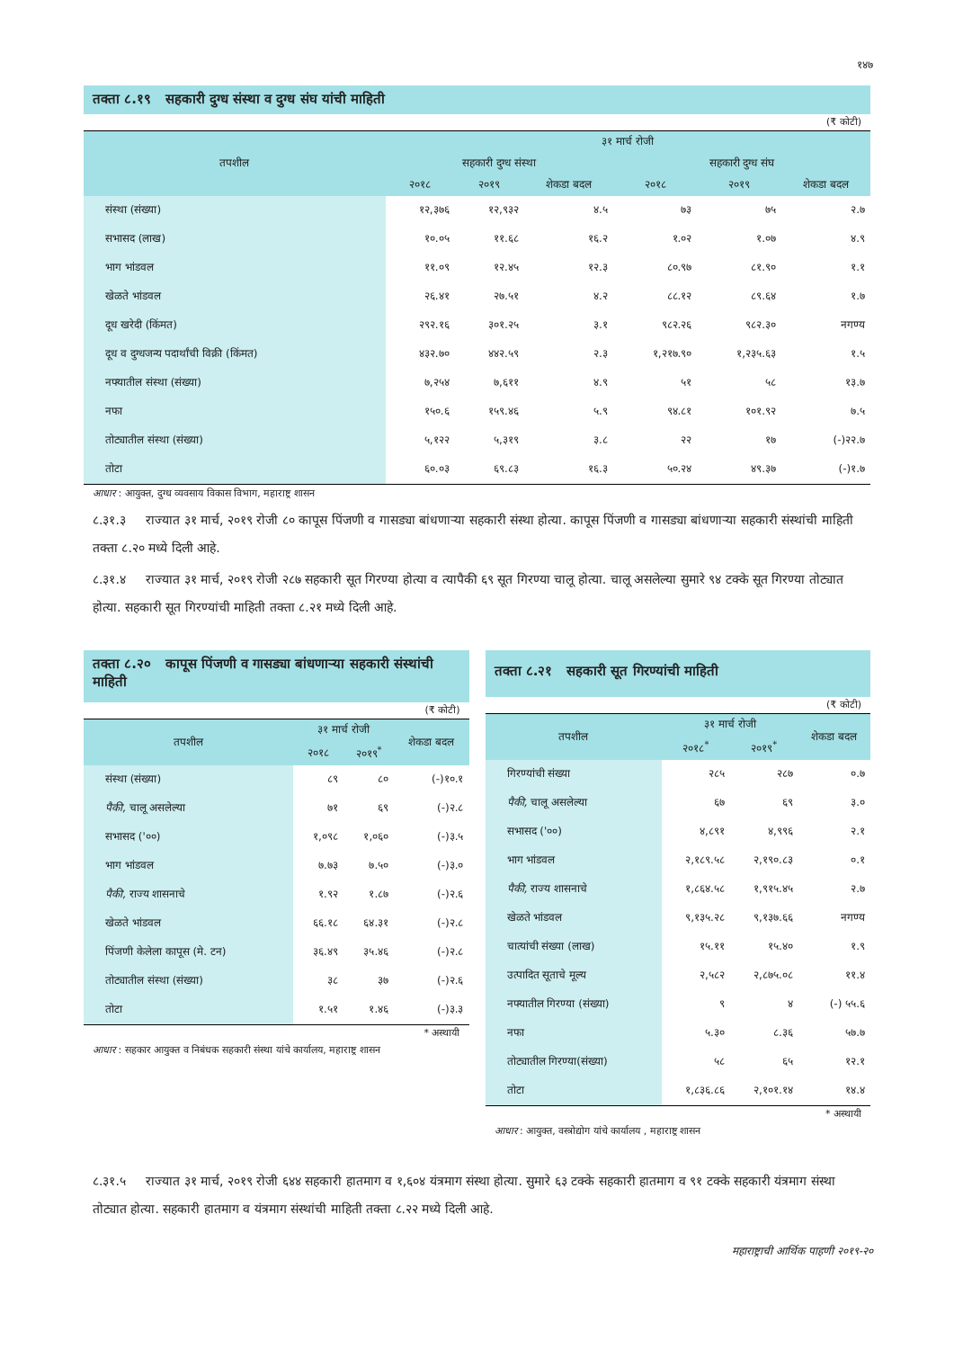१४७
तक्ता ८.१९ सहकारी दुग्ध संस्था व दुग्ध संघ यांची माहिती
(₹ कोटी)
| तपशील | ३१ मार्च रोजी | | | | | |
| --- | --- | --- | --- | --- | --- | --- |
| | सहकारी दुग्ध संस्था | | | सहकारी दुग्ध संघ | | |
| | २०१८ | २०१९ | शेकडा बदल | २०१८ | २०१९ | शेकडा बदल |
| संस्था (संख्या) | १२,३७६ | १२,९३२ | ४.५ | ७३ | ७५ | २.७ |
| सभासद (लाख) | १०.०५ | ११.६८ | १६.२ | १.०२ | १.०७ | ४.९ |
| भाग भांडवल | ११.०९ | १२.४५ | १२.३ | ८०.९७ | ८१.९० | १.१ |
| खेळते भांडवल | २६.४१ | २७.५१ | ४.२ | ८८.१२ | ८९.६४ | १.७ |
| दूध खरेदी (किंमत) | २९२.१६ | ३०१.२५ | ३.१ | ९८२.२६ | ९८२.३० | नगण्य |
| दूध व दुग्धजन्य पदार्थांची विक्री (किंमत) | ४३२.७० | ४४२.५९ | २.३ | १,२१७.९० | १,२३५.६३ | १.५ |
| नफ्यातील संस्था (संख्या) | ७,२५४ | ७,६११ | ४.९ | ५१ | ५८ | १३.७ |
| नफा | १५०.६ | १५९.४६ | ५.९ | ९४.८१ | १०१.९२ | ७.५ |
| तोट्यातील संस्था (संख्या) | ५,१२२ | ५,३१९ | ३.८ | २२ | १७ | (-)२२.७ |
| तोटा | ६०.०३ | ६९.८३ | १६.३ | ५०.२४ | ४९.३७ | (-)१.७ |
आधार : आयुक्त, दुग्ध व्यवसाय विकास विभाग, महाराष्ट्र शासन
८.३१.३ राज्यात ३१ मार्च, २०१९ रोजी ८० कापूस पिंजणी व गासड्या बांधणाऱ्या सहकारी संस्था होत्या. कापूस पिंजणी व गासड्या बांधणाऱ्या सहकारी संस्थांची माहिती तक्ता ८.२० मध्ये दिली आहे.
८.३१.४ राज्यात ३१ मार्च, २०१९ रोजी २८७ सहकारी सूत गिरण्या होत्या व त्यापैकी ६९ सूत गिरण्या चालू होत्या. चालू असलेल्या सुमारे ९४ टक्के सूत गिरण्या तोट्यात होत्या. सहकारी सूत गिरण्यांची माहिती तक्ता ८.२१ मध्ये दिली आहे.
तक्ता ८.२० कापूस पिंजणी व गासड्या बांधणाऱ्या सहकारी संस्थांची माहिती
(₹ कोटी)
| तपशील | ३१ मार्च रोजी | | शेकडा बदल |
| --- | --- | --- | --- |
| | २०१८ | २०१९<sup>*</sup> | |
| संस्था (संख्या) | ८९ | ८० | (-)१०.१ |
| पैकी, चालू असलेल्या | ७१ | ६९ | (-)२.८ |
| सभासद ('००) | १,०९८ | १,०६० | (-)३.५ |
| भाग भांडवल | ७.७३ | ७.५० | (-)३.० |
| पैकी, राज्य शासनाचे | १.९२ | १.८७ | (-)२.६ |
| खेळते भांडवल | ६६.१८ | ६४.३१ | (-)२.८ |
| पिंजणी केलेला कापूस (मे. टन) | ३६.४९ | ३५.४६ | (-)२.८ |
| तोट्यातील संस्था (संख्या) | ३८ | ३७ | (-)२.६ |
| तोटा | १.५१ | १.४६ | (-)३.३ |
* अस्थायी
आधार : सहकार आयुक्त व निबंधक सहकारी संस्था यांचे कार्यालय, महाराष्ट्र शासन
तक्ता ८.२१ सहकारी सूत गिरण्यांची माहिती
(₹ कोटी)
| तपशील | ३१ मार्च रोजी | | शेकडा बदल |
| --- | --- | --- | --- |
| | २०१८<sup>*</sup> | २०१९<sup>*</sup> | |
| गिरण्यांची संख्या | २८५ | २८७ | ०.७ |
| पैकी, चालू असलेल्या | ६७ | ६९ | ३.० |
| सभासद ('००) | ४,८९१ | ४,९९६ | २.१ |
| भाग भांडवल | २,१८९.५८ | २,१९०.८३ | ०.१ |
| पैकी, राज्य शासनाचे | १,८६४.५८ | १,९१५.४५ | २.७ |
| खेळते भांडवल | ९,१३५.२८ | ९,१३७.६६ | नगण्य |
| चात्यांची संख्या (लाख) | १५.११ | १५.४० | १.९ |
| उत्पादित सूताचे मूल्य | २,५८२ | २,८७५.०८ | ११.४ |
| नफ्यातील गिरण्या (संख्या) | ९ | ४ | (-) ५५.६ |
| नफा | ५.३० | ८.३६ | ५७.७ |
| तोट्यातील गिरण्या(संख्या) | ५८ | ६५ | १२.१ |
| तोटा | १,८३६.८६ | २,१०१.१४ | १४.४ |
* अस्थायी
आधार : आयुक्त, वस्त्रोद्योग यांचे कार्यालय , महाराष्ट्र शासन
८.३१.५ राज्यात ३१ मार्च, २०१९ रोजी ६४४ सहकारी हातमाग व १,६०४ यंत्रमाग संस्था होत्या. सुमारे ६३ टक्के सहकारी हातमाग व ९१ टक्के सहकारी यंत्रमाग संस्था तोट्यात होत्या. सहकारी हातमाग व यंत्रमाग संस्थांची माहिती तक्ता ८.२२ मध्ये दिली आहे.
महाराष्ट्राची आर्थिक पाहणी २०१९-२०